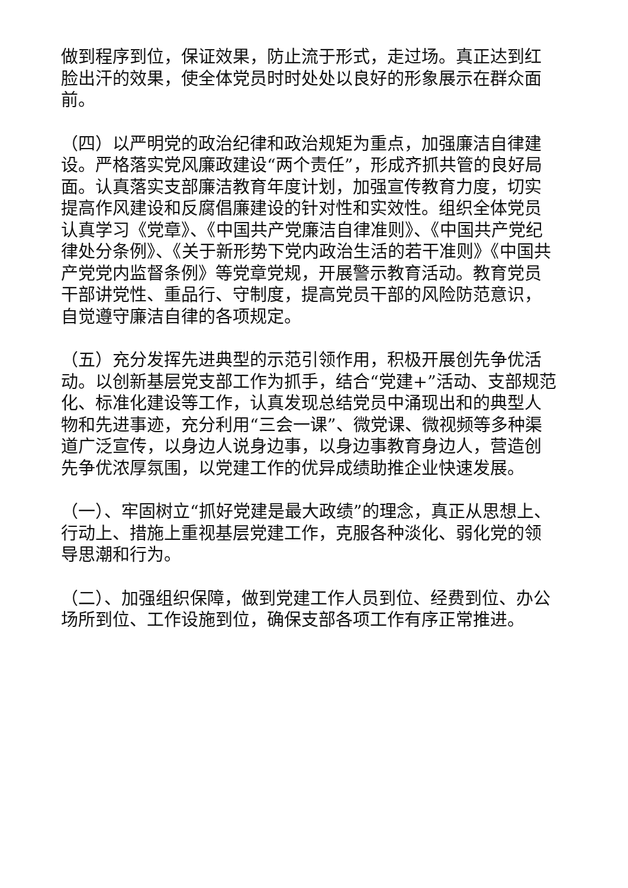做到程序到位，保证效果，防止流于形式，走过场。真正达到红脸出汗的效果，使全体党员时时处处以良好的形象展示在群众面前。
（四）以严明党的政治纪律和政治规矩为重点，加强廉洁自律建设。严格落实党风廉政建设“两个责任”，形成齐抓共管的良好局面。认真落实支部廉洁教育年度计划，加强宣传教育力度，切实提高作风建设和反腐倡廉建设的针对性和实效性。组织全体党员认真学习《党章》、《中国共产党廉洁自律准则》、《中国共产党纪律处分条例》、《关于新形势下党内政治生活的若干准则》《中国共产党党内监督条例》等党章党规，开展警示教育活动。教育党员干部讲党性、重品行、守制度，提高党员干部的风险防范意识，自觉遵守廉洁自律的各项规定。
（五）充分发挥先进典型的示范引领作用，积极开展创先争优活动。以创新基层党支部工作为抓手，结合“党建+”活动、支部规范化、标准化建设等工作，认真发现总结党员中涌现出和的典型人物和先进事迹，充分利用“三会一课”、微党课、微视频等多种渠道广泛宣传，以身边人说身边事，以身边事教育身边人，营造创先争优浓厚氛围，以党建工作的优异成绩助推企业快速发展。
（一）、牢固树立“抓好党建是最大政绩”的理念，真正从思想上、行动上、措施上重视基层党建工作，克服各种淡化、弱化党的领导思潮和行为。
（二）、加强组织保障，做到党建工作人员到位、经费到位、办公场所到位、工作设施到位，确保支部各项工作有序正常推进。